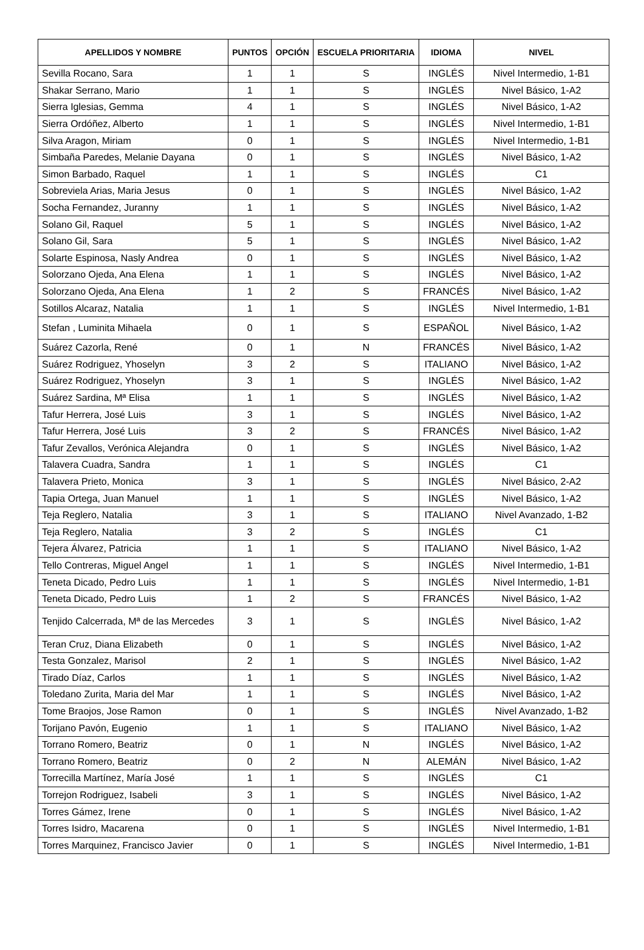| APELLIDOS Y NOMBRE | PUNTOS | OPCIÓN | ESCUELA PRIORITARIA | IDIOMA | NIVEL |
| --- | --- | --- | --- | --- | --- |
| Sevilla Rocano, Sara | 1 | 1 | S | INGLÉS | Nivel Intermedio, 1-B1 |
| Shakar Serrano, Mario | 1 | 1 | S | INGLÉS | Nivel Básico, 1-A2 |
| Sierra Iglesias, Gemma | 4 | 1 | S | INGLÉS | Nivel Básico, 1-A2 |
| Sierra Ordóñez, Alberto | 1 | 1 | S | INGLÉS | Nivel Intermedio, 1-B1 |
| Silva Aragon, Miriam | 0 | 1 | S | INGLÉS | Nivel Intermedio, 1-B1 |
| Simbaña Paredes, Melanie Dayana | 0 | 1 | S | INGLÉS | Nivel Básico, 1-A2 |
| Simon Barbado, Raquel | 1 | 1 | S | INGLÉS | C1 |
| Sobreviela Arias, Maria Jesus | 0 | 1 | S | INGLÉS | Nivel Básico, 1-A2 |
| Socha Fernandez, Juranny | 1 | 1 | S | INGLÉS | Nivel Básico, 1-A2 |
| Solano Gil, Raquel | 5 | 1 | S | INGLÉS | Nivel Básico, 1-A2 |
| Solano Gil, Sara | 5 | 1 | S | INGLÉS | Nivel Básico, 1-A2 |
| Solarte Espinosa, Nasly Andrea | 0 | 1 | S | INGLÉS | Nivel Básico, 1-A2 |
| Solorzano Ojeda, Ana Elena | 1 | 1 | S | INGLÉS | Nivel Básico, 1-A2 |
| Solorzano Ojeda, Ana Elena | 1 | 2 | S | FRANCÉS | Nivel Básico, 1-A2 |
| Sotillos Alcaraz, Natalia | 1 | 1 | S | INGLÉS | Nivel Intermedio, 1-B1 |
| Stefan , Luminita Mihaela | 0 | 1 | S | ESPAÑOL | Nivel Básico, 1-A2 |
| Suárez Cazorla, René | 0 | 1 | N | FRANCÉS | Nivel Básico, 1-A2 |
| Suárez Rodriguez, Yhoselyn | 3 | 2 | S | ITALIANO | Nivel Básico, 1-A2 |
| Suárez Rodriguez, Yhoselyn | 3 | 1 | S | INGLÉS | Nivel Básico, 1-A2 |
| Suárez Sardina, Mª Elisa | 1 | 1 | S | INGLÉS | Nivel Básico, 1-A2 |
| Tafur Herrera, José Luis | 3 | 1 | S | INGLÉS | Nivel Básico, 1-A2 |
| Tafur Herrera, José Luis | 3 | 2 | S | FRANCÉS | Nivel Básico, 1-A2 |
| Tafur Zevallos, Verónica Alejandra | 0 | 1 | S | INGLÉS | Nivel Básico, 1-A2 |
| Talavera Cuadra, Sandra | 1 | 1 | S | INGLÉS | C1 |
| Talavera Prieto, Monica | 3 | 1 | S | INGLÉS | Nivel Básico, 2-A2 |
| Tapia Ortega, Juan Manuel | 1 | 1 | S | INGLÉS | Nivel Básico, 1-A2 |
| Teja Reglero, Natalia | 3 | 1 | S | ITALIANO | Nivel Avanzado, 1-B2 |
| Teja Reglero, Natalia | 3 | 2 | S | INGLÉS | C1 |
| Tejera Álvarez, Patricia | 1 | 1 | S | ITALIANO | Nivel Básico, 1-A2 |
| Tello Contreras, Miguel Angel | 1 | 1 | S | INGLÉS | Nivel Intermedio, 1-B1 |
| Teneta Dicado, Pedro Luis | 1 | 1 | S | INGLÉS | Nivel Intermedio, 1-B1 |
| Teneta Dicado, Pedro Luis | 1 | 2 | S | FRANCÉS | Nivel Básico, 1-A2 |
| Tenjido Calcerrada, Mª de las Mercedes | 3 | 1 | S | INGLÉS | Nivel Básico, 1-A2 |
| Teran Cruz, Diana Elizabeth | 0 | 1 | S | INGLÉS | Nivel Básico, 1-A2 |
| Testa Gonzalez, Marisol | 2 | 1 | S | INGLÉS | Nivel Básico, 1-A2 |
| Tirado Díaz, Carlos | 1 | 1 | S | INGLÉS | Nivel Básico, 1-A2 |
| Toledano Zurita, Maria del Mar | 1 | 1 | S | INGLÉS | Nivel Básico, 1-A2 |
| Tome Braojos, Jose Ramon | 0 | 1 | S | INGLÉS | Nivel Avanzado, 1-B2 |
| Torijano Pavón, Eugenio | 1 | 1 | S | ITALIANO | Nivel Básico, 1-A2 |
| Torrano Romero, Beatriz | 0 | 1 | N | INGLÉS | Nivel Básico, 1-A2 |
| Torrano Romero, Beatriz | 0 | 2 | N | ALEMÁN | Nivel Básico, 1-A2 |
| Torrecilla Martínez, María José | 1 | 1 | S | INGLÉS | C1 |
| Torrejon Rodriguez, Isabeli | 3 | 1 | S | INGLÉS | Nivel Básico, 1-A2 |
| Torres Gámez, Irene | 0 | 1 | S | INGLÉS | Nivel Básico, 1-A2 |
| Torres Isidro, Macarena | 0 | 1 | S | INGLÉS | Nivel Intermedio, 1-B1 |
| Torres Marquinez, Francisco Javier | 0 | 1 | S | INGLÉS | Nivel Intermedio, 1-B1 |